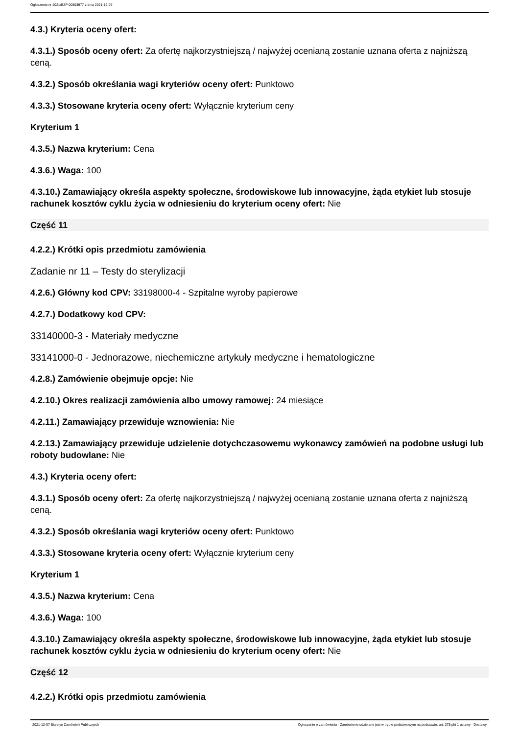Ogłoszenie nr 2021/BZP 00303977 z dnia 2021-12-07
4.3.) Kryteria oceny ofert:
4.3.1.) Sposób oceny ofert: Za ofertę najkorzystniejszą / najwyżej ocenianą zostanie uznana oferta z najniższą ceną.
4.3.2.) Sposób określania wagi kryteriów oceny ofert: Punktowo
4.3.3.) Stosowane kryteria oceny ofert: Wyłącznie kryterium ceny
Kryterium 1
4.3.5.) Nazwa kryterium: Cena
4.3.6.) Waga: 100
4.3.10.) Zamawiający określa aspekty społeczne, środowiskowe lub innowacyjne, żąda etykiet lub stosuje rachunek kosztów cyklu życia w odniesieniu do kryterium oceny ofert: Nie
Część 11
4.2.2.) Krótki opis przedmiotu zamówienia
Zadanie nr 11 – Testy do sterylizacji
4.2.6.) Główny kod CPV: 33198000-4 - Szpitalne wyroby papierowe
4.2.7.) Dodatkowy kod CPV:
33140000-3 - Materiały medyczne
33141000-0 - Jednorazowe, niechemiczne artykuły medyczne i hematologiczne
4.2.8.) Zamówienie obejmuje opcje: Nie
4.2.10.) Okres realizacji zamówienia albo umowy ramowej: 24 miesiące
4.2.11.) Zamawiający przewiduje wznowienia: Nie
4.2.13.) Zamawiający przewiduje udzielenie dotychczasowemu wykonawcy zamówień na podobne usługi lub roboty budowlane: Nie
4.3.) Kryteria oceny ofert:
4.3.1.) Sposób oceny ofert: Za ofertę najkorzystniejszą / najwyżej ocenianą zostanie uznana oferta z najniższą ceną.
4.3.2.) Sposób określania wagi kryteriów oceny ofert: Punktowo
4.3.3.) Stosowane kryteria oceny ofert: Wyłącznie kryterium ceny
Kryterium 1
4.3.5.) Nazwa kryterium: Cena
4.3.6.) Waga: 100
4.3.10.) Zamawiający określa aspekty społeczne, środowiskowe lub innowacyjne, żąda etykiet lub stosuje rachunek kosztów cyklu życia w odniesieniu do kryterium oceny ofert: Nie
Część 12
4.2.2.) Krótki opis przedmiotu zamówienia
2021-12-07 Biuletyn Zamówień Publicznych Ogłoszenie o zamówieniu - Zamówienie udzielane jest w trybie podstawowym na podstawie: art. 275 pkt 1 ustawy - Dostawy